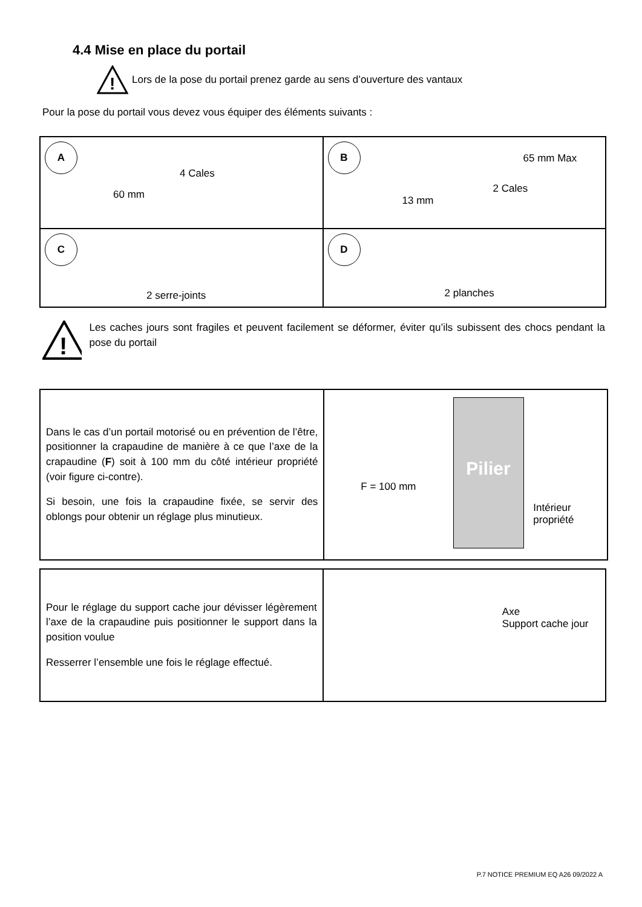4.4 Mise en place du portail
!
Lors de la pose du portail prenez garde au sens d’ouverture des vantaux
Pour la pose du portail vous devez vous équiper des éléments suivants :
| A 4 Cales 60 mm | B 65 mm Max 2 Cales 13 mm |
| C 2 serre-joints | D 2 planches |
!
Les caches jours sont fragiles et peuvent facilement se déformer, éviter qu’ils subissent des chocs pendant la pose du portail
| Dans le cas d’un portail motorisé ou en prévention de l’être, positionner la crapaudine de manière à ce que l’axe de la crapaudine ( F ) soit à 100 mm du côté intérieur propriété (voir figure ci-contre). Si besoin, une fois la crapaudine fixée, se servir des oblongs pour obtenir un réglage plus minutieux. | Pilier F = 100 mm Intérieur propriété |
| Pour le réglage du support cache jour dévisser légèrement l’axe de la crapaudine puis positionner le support dans la position voulue Resserrer l’ensemble une fois le réglage effectué. | Axe Support cache jour |
P.7 NOTICE PREMIUM EQ A26 09/2022 A